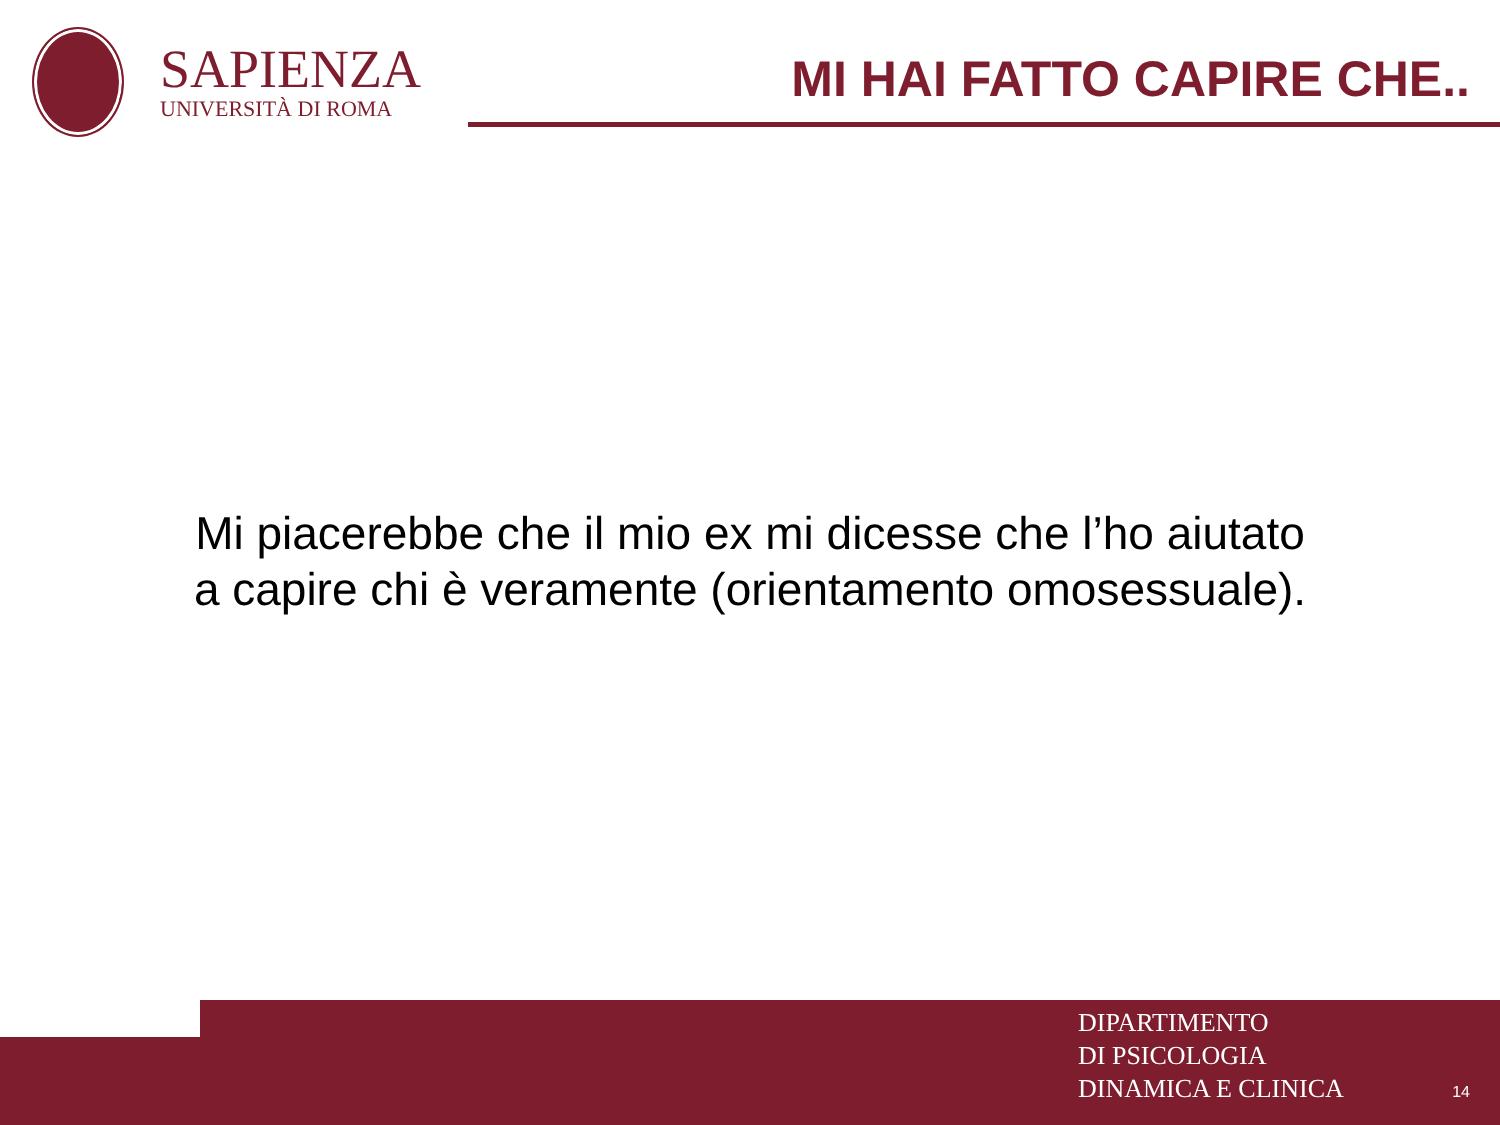SAPIENZA
UNIVERSITÀ DI ROMA
MI HAI FATTO CAPIRE CHE..
Mi piacerebbe che il mio ex mi dicesse che l’ho aiutato a capire chi è veramente (orientamento omosessuale).
DIPARTIMENTO
DI PSICOLOGIA
DINAMICA E CLINICA
14